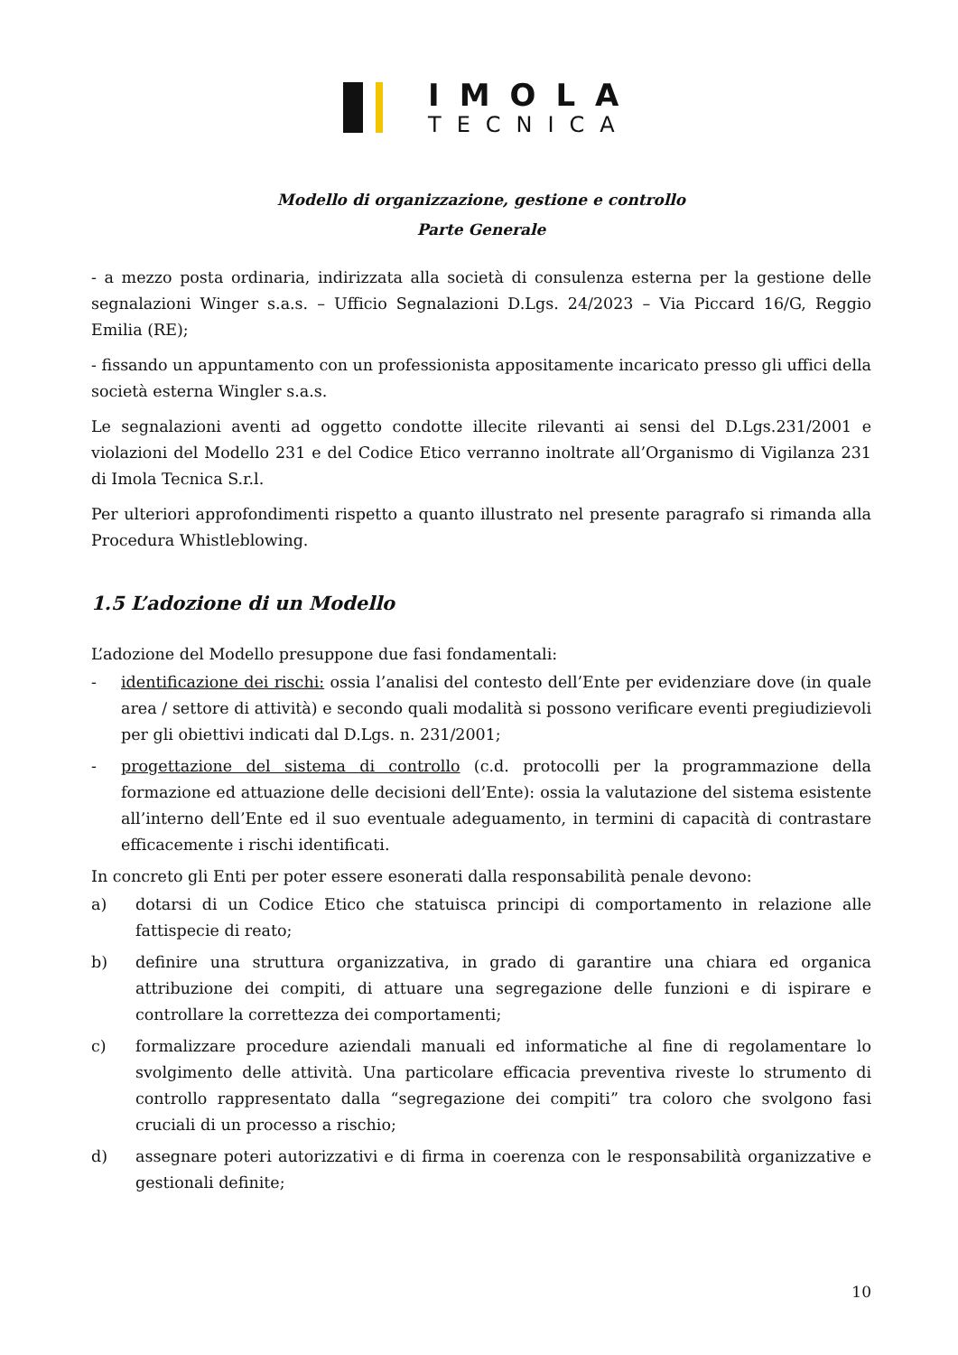IMOLA
TECNICA
Modello di organizzazione, gestione e controllo
Parte Generale
- a mezzo posta ordinaria, indirizzata alla società di consulenza esterna per la gestione delle segnalazioni Winger s.a.s. – Ufficio Segnalazioni D.Lgs. 24/2023 – Via Piccard 16/G, Reggio Emilia (RE);
- fissando un appuntamento con un professionista appositamente incaricato presso gli uffici della società esterna Wingler s.a.s.
Le segnalazioni aventi ad oggetto condotte illecite rilevanti ai sensi del D.Lgs.231/2001 e violazioni del Modello 231 e del Codice Etico verranno inoltrate all’Organismo di Vigilanza 231 di Imola Tecnica S.r.l.
Per ulteriori approfondimenti rispetto a quanto illustrato nel presente paragrafo si rimanda alla Procedura Whistleblowing.
1.5 L’adozione di un Modello
L’adozione del Modello presuppone due fasi fondamentali:
- identificazione dei rischi: ossia l’analisi del contesto dell’Ente per evidenziare dove (in quale area / settore di attività) e secondo quali modalità si possono verificare eventi pregiudizievoli per gli obiettivi indicati dal D.Lgs. n. 231/2001;
- progettazione del sistema di controllo (c.d. protocolli per la programmazione della formazione ed attuazione delle decisioni dell’Ente): ossia la valutazione del sistema esistente all’interno dell’Ente ed il suo eventuale adeguamento, in termini di capacità di contrastare efficacemente i rischi identificati.
In concreto gli Enti per poter essere esonerati dalla responsabilità penale devono:
a) dotarsi di un Codice Etico che statuisca principi di comportamento in relazione alle fattispecie di reato;
b) definire una struttura organizzativa, in grado di garantire una chiara ed organica attribuzione dei compiti, di attuare una segregazione delle funzioni e di ispirare e controllare la correttezza dei comportamenti;
c) formalizzare procedure aziendali manuali ed informatiche al fine di regolamentare lo svolgimento delle attività. Una particolare efficacia preventiva riveste lo strumento di controllo rappresentato dalla “segregazione dei compiti” tra coloro che svolgono fasi cruciali di un processo a rischio;
d) assegnare poteri autorizzativi e di firma in coerenza con le responsabilità organizzative e gestionali definite;
10